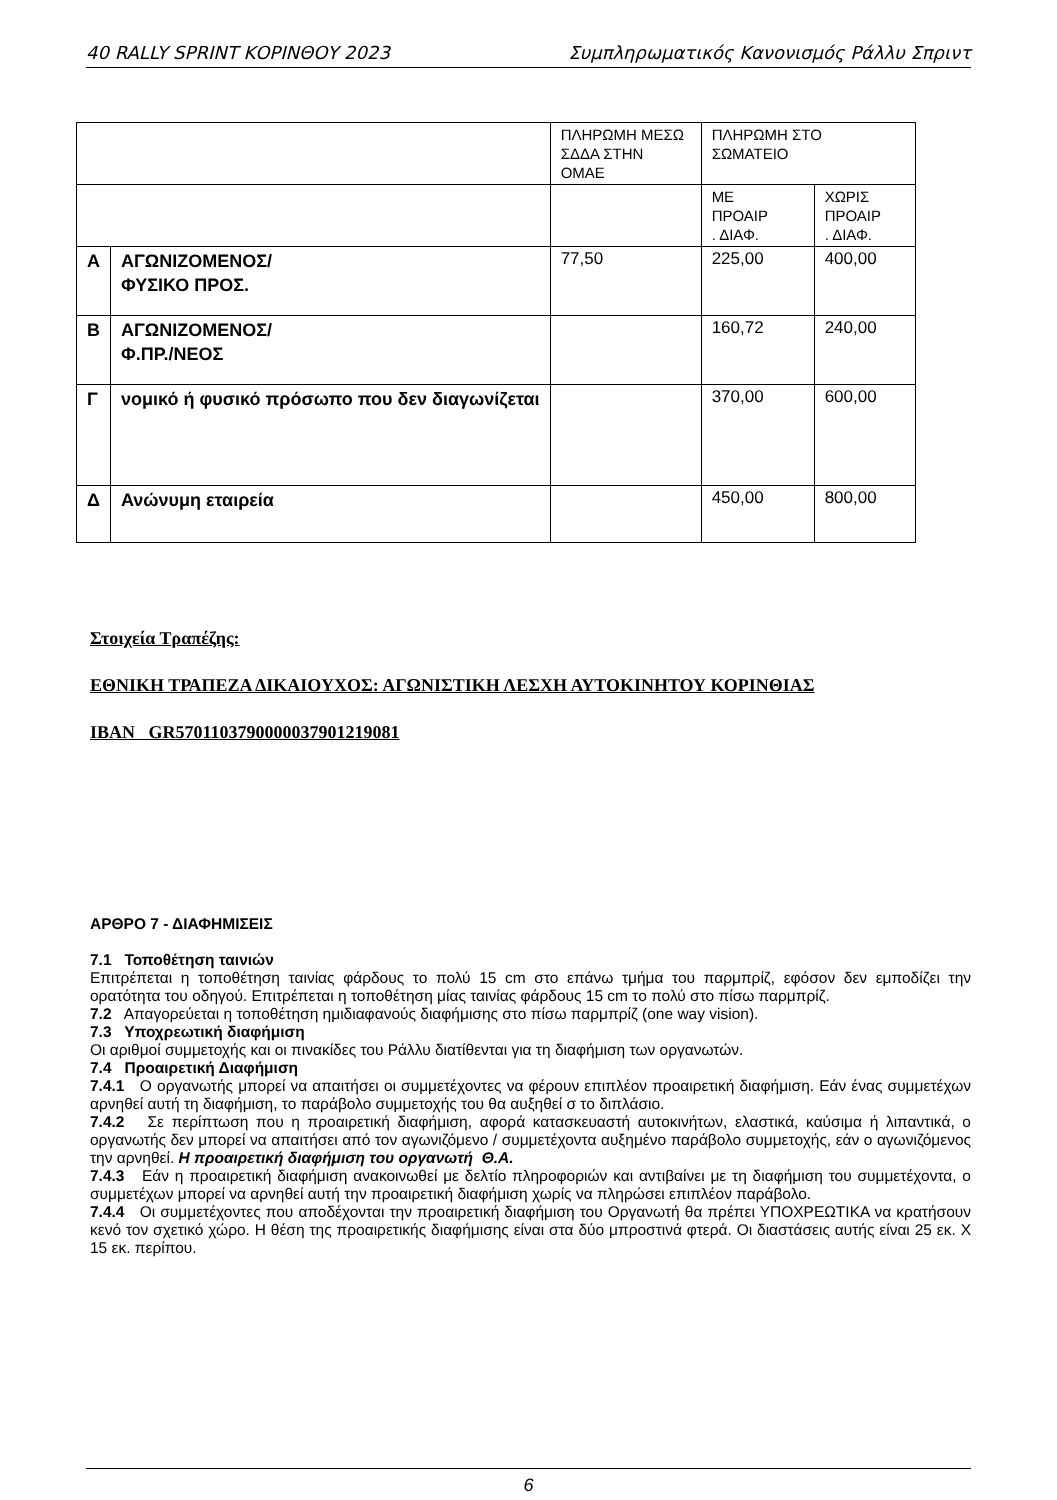40 RALLY SPRINT ΚΟΡΙΝΘΟΥ 2023 Συμπληρωματικός Κανονισμός Ράλλυ Σπριντ
| | | ΠΛΗΡΩΜΗ ΜΕΣΩ ΣΔΔΑ ΣΤΗΝ ΟΜΑΕ | ΠΛΗΡΩΜΗ ΣΤΟ ΣΩΜΑΤΕΙΟ | |
| | | | ΜΕ ΠΡΟΑΙΡ . ΔΙΑΦ. | ΧΩΡΙΣ ΠΡΟΑΙΡ . ΔΙΑΦ. |
| Α | ΑΓΩΝΙΖΟΜΕΝΟΣ/ ΦΥΣΙΚΟ ΠΡΟΣ. | 77,50 | 225,00 | 400,00 |
| Β | ΑΓΩΝΙΖΟΜΕΝΟΣ/ Φ.ΠΡ./ΝΕΟΣ | | 160,72 | 240,00 |
| Γ | νομικό ή φυσικό πρόσωπο που δεν διαγωνίζεται | | 370,00 | 600,00 |
| Δ | Ανώνυμη εταιρεία | | 450,00 | 800,00 |
Στοιχεία Τραπέζης:
ΕΘΝΙΚΗ ΤΡΑΠΕΖΑ ΔΙΚΑΙΟΥΧΟΣ: ΑΓΩΝΙΣΤΙΚΗ ΛΕΣΧΗ ΑΥΤΟΚΙΝΗΤΟΥ ΚΟΡΙΝΘΙΑΣ
IBAN GR5701103790000037901219081
ΑΡΘΡΟ 7 - ΔΙΑΦΗΜΙΣΕΙΣ
7.1 Τοποθέτηση ταινιών
Επιτρέπεται η τοποθέτηση ταινίας φάρδους το πολύ 15 cm στο επάνω τμήμα του παρμπρίζ, εφόσον δεν εμποδίζει την ορατότητα του οδηγού. Επιτρέπεται η τοποθέτηση μίας ταινίας φάρδους 15 cm το πολύ στο πίσω παρμπρίζ.
7.2 Απαγορεύεται η τοποθέτηση ημιδιαφανούς διαφήμισης στο πίσω παρμπρίζ (one way vision).
7.3 Υποχρεωτική διαφήμιση
Οι αριθμοί συμμετοχής και οι πινακίδες του Ράλλυ διατίθενται για τη διαφήμιση των οργανωτών.
7.4 Προαιρετική Διαφήμιση
7.4.1 Ο οργανωτής μπορεί να απαιτήσει οι συμμετέχοντες να φέρουν επιπλέον προαιρετική διαφήμιση. Εάν ένας συμμετέχων αρνηθεί αυτή τη διαφήμιση, το παράβολο συμμετοχής του θα αυξηθεί σ το διπλάσιο.
7.4.2 Σε περίπτωση που η προαιρετική διαφήμιση, αφορά κατασκευαστή αυτοκινήτων, ελαστικά, καύσιμα ή λιπαντικά, ο οργανωτής δεν μπορεί να απαιτήσει από τον αγωνιζόμενο / συμμετέχοντα αυξημένο παράβολο συμμετοχής, εάν ο αγωνιζόμενος την αρνηθεί. Η προαιρετική διαφήμιση του οργανωτή Θ.Α.
7.4.3 Εάν η προαιρετική διαφήμιση ανακοινωθεί με δελτίο πληροφοριών και αντιβαίνει με τη διαφήμιση του συμμετέχοντα, ο συμμετέχων μπορεί να αρνηθεί αυτή την προαιρετική διαφήμιση χωρίς να πληρώσει επιπλέον παράβολο.
7.4.4 Οι συμμετέχοντες που αποδέχονται την προαιρετική διαφήμιση του Οργανωτή θα πρέπει ΥΠΟΧΡΕΩΤΙΚΑ να κρατήσουν κενό τον σχετικό χώρο. Η θέση της προαιρετικής διαφήμισης είναι στα δύο μπροστινά φτερά. Οι διαστάσεις αυτής είναι 25 εκ. Χ 15 εκ. περίπου.
6